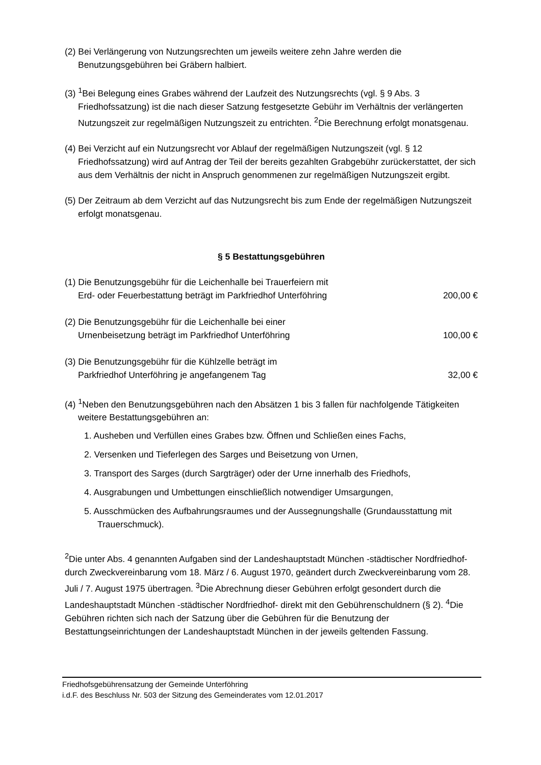(2) Bei Verlängerung von Nutzungsrechten um jeweils weitere zehn Jahre werden die Benutzungsgebühren bei Gräbern halbiert.
(3) <sup>1</sup>Bei Belegung eines Grabes während der Laufzeit des Nutzungsrechts (vgl. § 9 Abs. 3 Friedhofssatzung) ist die nach dieser Satzung festgesetzte Gebühr im Verhältnis der verlängerten Nutzungszeit zur regelmäßigen Nutzungszeit zu entrichten. <sup>2</sup>Die Berechnung erfolgt monatsgenau.
(4) Bei Verzicht auf ein Nutzungsrecht vor Ablauf der regelmäßigen Nutzungszeit (vgl. § 12 Friedhofssatzung) wird auf Antrag der Teil der bereits gezahlten Grabgebühr zurückerstattet, der sich aus dem Verhältnis der nicht in Anspruch genommenen zur regelmäßigen Nutzungszeit ergibt.
(5) Der Zeitraum ab dem Verzicht auf das Nutzungsrecht bis zum Ende der regelmäßigen Nutzungszeit erfolgt monatsgenau.
§ 5 Bestattungsgebühren
(1) Die Benutzungsgebühr für die Leichenhalle bei Trauerfeiern mit
Erd- oder Feuerbestattung beträgt im Parkfriedhof Unterföhring
200,00 €
(2) Die Benutzungsgebühr für die Leichenhalle bei einer
Urnenbeisetzung beträgt im Parkfriedhof Unterföhring
100,00 €
(3) Die Benutzungsgebühr für die Kühlzelle beträgt im
Parkfriedhof Unterföhring je angefangenem Tag
32,00 €
(4) <sup>1</sup>Neben den Benutzungsgebühren nach den Absätzen 1 bis 3 fallen für nachfolgende Tätigkeiten weitere Bestattungsgebühren an:
1. Ausheben und Verfüllen eines Grabes bzw. Öffnen und Schließen eines Fachs,
2. Versenken und Tieferlegen des Sarges und Beisetzung von Urnen,
3. Transport des Sarges (durch Sargträger) oder der Urne innerhalb des Friedhofs,
4. Ausgrabungen und Umbettungen einschließlich notwendiger Umsargungen,
5. Ausschmücken des Aufbahrungsraumes und der Aussegnungshalle (Grundausstattung mit Trauerschmuck).
<sup>2</sup> Die unter Abs. 4 genannten Aufgaben sind der Landeshauptstadt München -städtischer Nordfriedhof- durch Zweckvereinbarung vom 18. März / 6. August 1970, geändert durch Zweckvereinbarung vom 28. Juli / 7. August 1975 übertragen. <sup>3</sup>Die Abrechnung dieser Gebühren erfolgt gesondert durch die Landeshauptstadt München -städtischer Nordfriedhof- direkt mit den Gebührenschuldnern (§ 2). <sup>4</sup>Die Gebühren richten sich nach der Satzung über die Gebühren für die Benutzung der Bestattungseinrichtungen der Landeshauptstadt München in der jeweils geltenden Fassung.
Friedhofsgebührensatzung der Gemeinde Unterföhring
i.d.F. des Beschluss Nr. 503 der Sitzung des Gemeinderates vom 12.01.2017